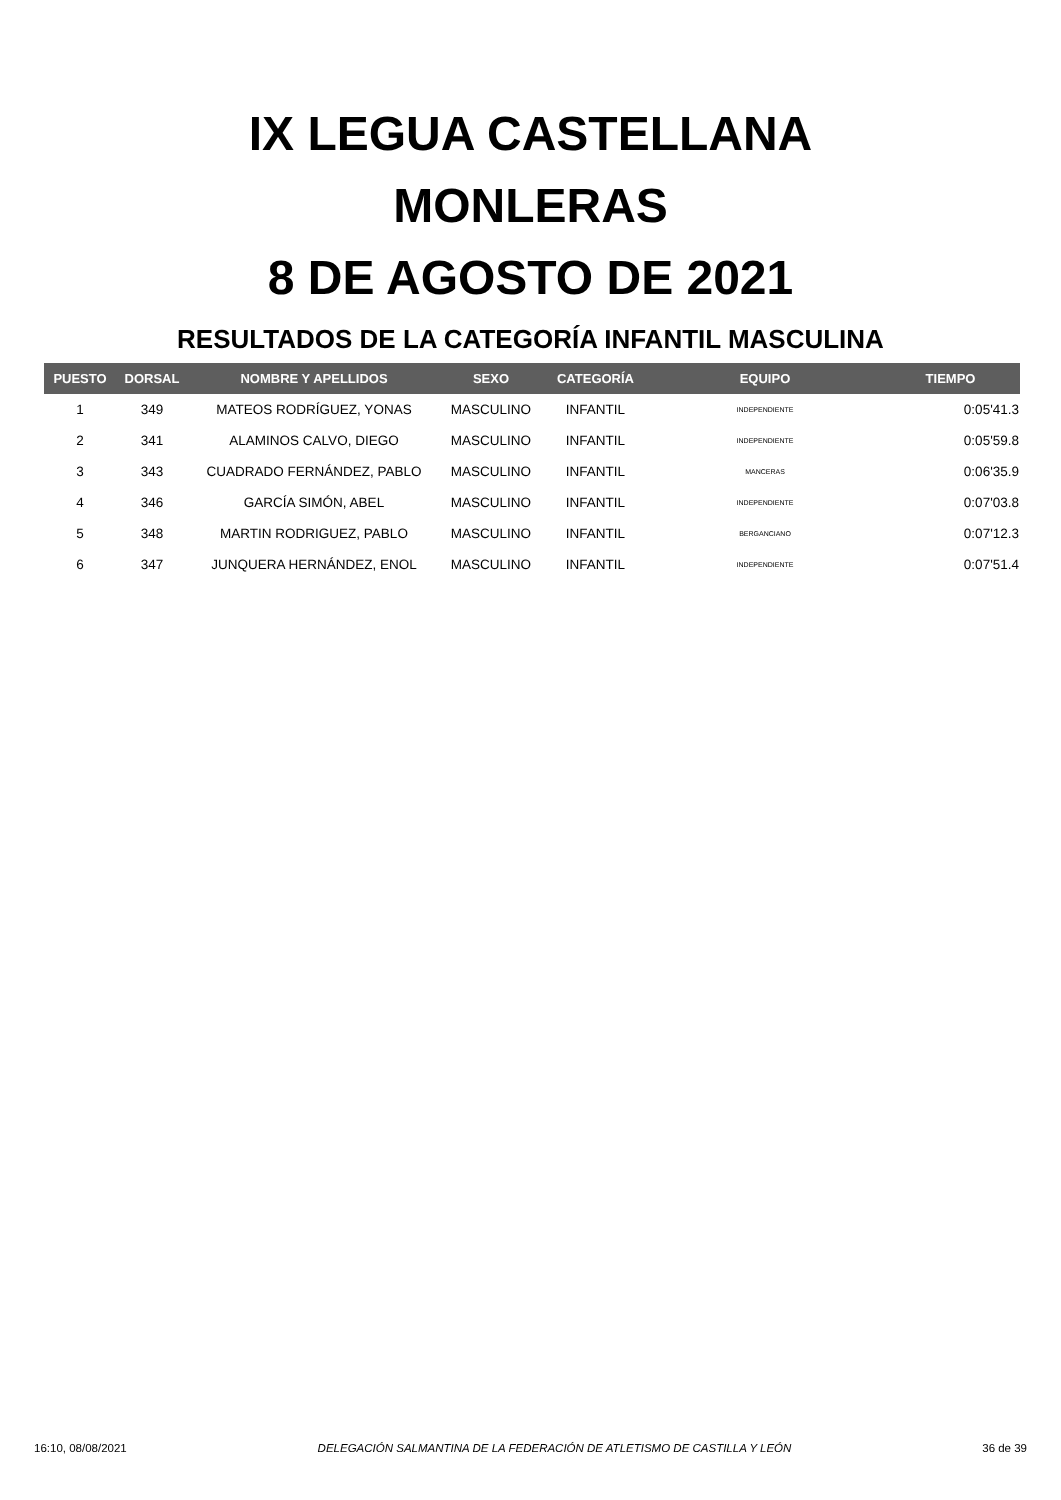IX LEGUA CASTELLANA
MONLERAS
8 DE AGOSTO DE 2021
RESULTADOS DE LA CATEGORÍA INFANTIL MASCULINA
| PUESTO | DORSAL | NOMBRE Y APELLIDOS | SEXO | CATEGORÍA | EQUIPO | TIEMPO |
| --- | --- | --- | --- | --- | --- | --- |
| 1 | 349 | MATEOS RODRÍGUEZ, YONAS | MASCULINO | INFANTIL | INDEPENDIENTE | 0:05'41.3 |
| 2 | 341 | ALAMINOS CALVO, DIEGO | MASCULINO | INFANTIL | INDEPENDIENTE | 0:05'59.8 |
| 3 | 343 | CUADRADO FERNÁNDEZ, PABLO | MASCULINO | INFANTIL | MANCERAS | 0:06'35.9 |
| 4 | 346 | GARCÍA SIMÓN, ABEL | MASCULINO | INFANTIL | INDEPENDIENTE | 0:07'03.8 |
| 5 | 348 | MARTIN RODRIGUEZ, PABLO | MASCULINO | INFANTIL | BERGANCIANO | 0:07'12.3 |
| 6 | 347 | JUNQUERA HERNÁNDEZ, ENOL | MASCULINO | INFANTIL | INDEPENDIENTE | 0:07'51.4 |
16:10, 08/08/2021 DELEGACIÓN SALMANTINA DE LA FEDERACIÓN DE ATLETISMO DE CASTILLA Y LEÓN 36 de 39